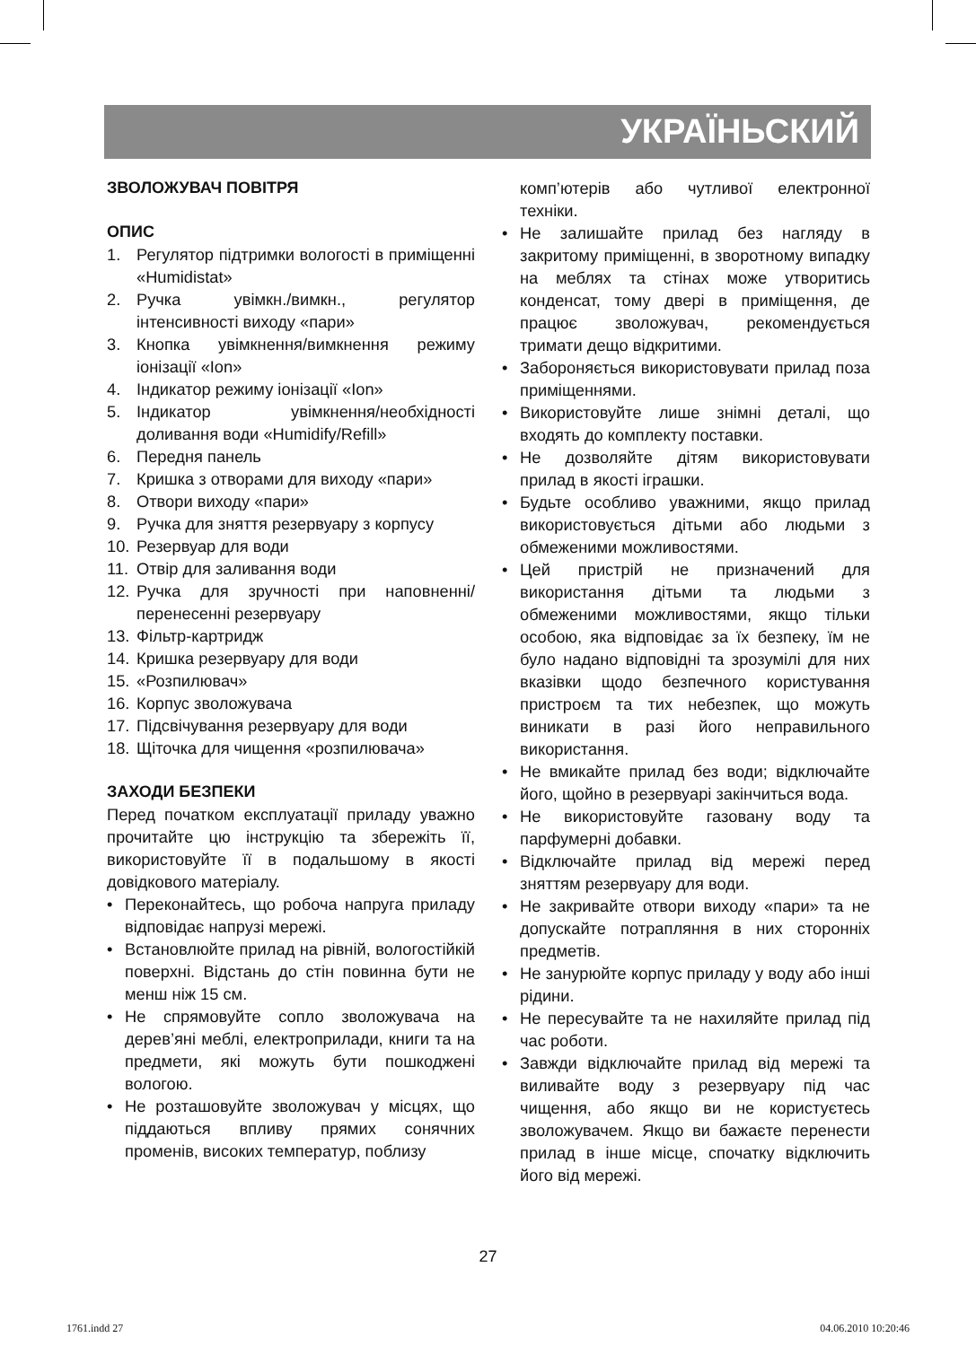УКРАЇНЬСКИЙ
ЗВОЛОЖУВАЧ ПОВІТРЯ
ОПИС
1. Регулятор підтримки вологості в приміщенні «Humidistat»
2. Ручка увімкн./вимкн., регулятор інтенсивності виходу «пари»
3. Кнопка увімкнення/вимкнення режиму іонізації «Ion»
4. Індикатор режиму іонізації «Ion»
5. Індикатор увімкнення/необхідності доливання води «Humidify/Refill»
6. Передня панель
7. Кришка з отворами для виходу «пари»
8. Отвори виходу «пари»
9. Ручка для зняття резервуару з корпусу
10. Резервуар для води
11. Отвір для заливання води
12. Ручка для зручності при наповненні/ перенесенні резервуару
13. Фільтр-картридж
14. Кришка резервуару для води
15. «Розпилювач»
16. Корпус зволожувача
17. Підсвічування резервуару для води
18. Щіточка для чищення «розпилювача»
ЗАХОДИ БЕЗПЕКИ
Перед початком експлуатації приладу уважно прочитайте цю інструкцію та збережіть її, використовуйте її в подальшому в якості довідкового матеріалу.
• Переконайтесь, що робоча напруга приладу відповідає напрузі мережі.
• Встановлюйте прилад на рівній, вологостійкій поверхні. Відстань до стін повинна бути не менш ніж 15 см.
• Не спрямовуйте сопло зволожувача на дерев’яні меблі, електроприлади, книги та на предмети, які можуть бути пошкоджені вологою.
• Не розташовуйте зволожувач у місцях, що піддаються впливу прямих сонячних променів, високих температур, поблизу
комп’ютерів або чутливої електронної техніки.
• Не залишайте прилад без нагляду в закритому приміщенні, в зворотному випадку на меблях та стінах може утворитись конденсат, тому двері в приміщення, де працює зволожувач, рекомендується тримати дещо відкритими.
• Забороняється використовувати прилад поза приміщеннями.
• Використовуйте лише знімні деталі, що входять до комплекту поставки.
• Не дозволяйте дітям використовувати прилад в якості іграшки.
• Будьте особливо уважними, якщо прилад використовується дітьми або людьми з обмеженими можливостями.
• Цей пристрій не призначений для використання дітьми та людьми з обмеженими можливостями, якщо тільки особою, яка відповідає за їх безпеку, їм не було надано відповідні та зрозумілі для них вказівки щодо безпечного користування пристроєм та тих небезпек, що можуть виникати в разі його неправильного використання.
• Не вмикайте прилад без води; відключайте його, щойно в резервуарі закінчиться вода.
• Не використовуйте газовану воду та парфумерні добавки.
• Відключайте прилад від мережі перед зняттям резервуару для води.
• Не закривайте отвори виходу «пари» та не допускайте потрапляння в них сторонніх предметів.
• Не занурюйте корпус приладу у воду або інші рідини.
• Не пересувайте та не нахиляйте прилад під час роботи.
• Завжди відключайте прилад від мережі та виливайте воду з резервуару під час чищення, або якщо ви не користуєтесь зволожувачем. Якщо ви бажаєте перенести прилад в інше місце, спочатку відключить його від мережі.
27
1761.indd 27 04.06.2010 10:20:46